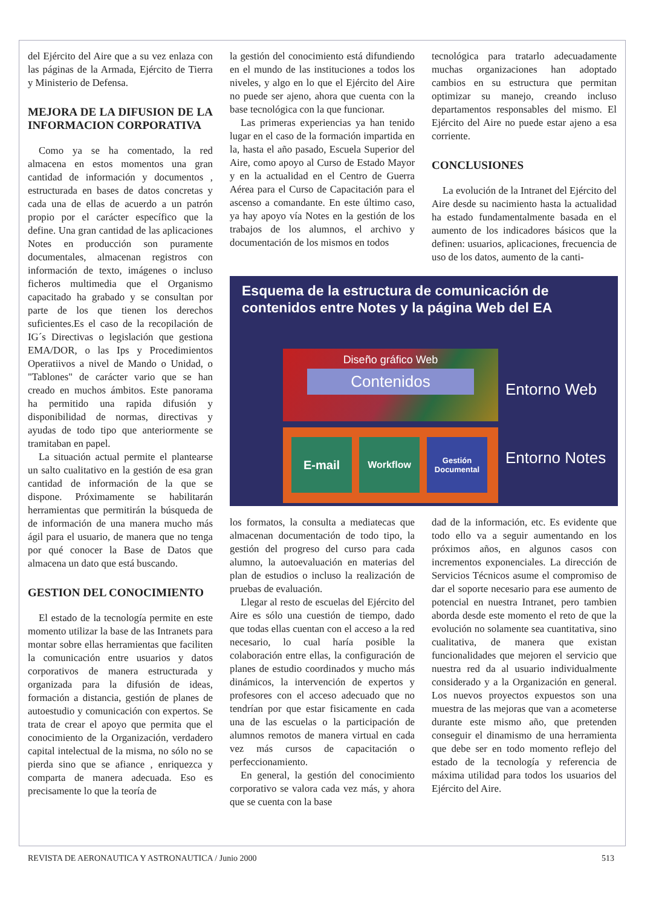del Ejército del Aire que a su vez enlaza con las páginas de la Armada, Ejército de Tierra y Ministerio de Defensa.
MEJORA DE LA DIFUSION DE LA INFORMACION CORPORATIVA
Como ya se ha comentado, la red almacena en estos momentos una gran cantidad de información y documentos , estructurada en bases de datos concretas y cada una de ellas de acuerdo a un patrón propio por el carácter específico que la define. Una gran cantidad de las aplicaciones Notes en producción son puramente documentales, almacenan registros con información de texto, imágenes o incluso ficheros multimedia que el Organismo capacitado ha grabado y se consultan por parte de los que tienen los derechos suficientes.Es el caso de la recopilación de IG´s Directivas o legislación que gestiona EMA/DOR, o las Ips y Procedimientos Operatiivos a nivel de Mando o Unidad, o "Tablones" de carácter vario que se han creado en muchos ámbitos. Este panorama ha permitido una rapida difusión y disponibilidad de normas, directivas y ayudas de todo tipo que anteriormente se tramitaban en papel.
La situación actual permite el plantearse un salto cualitativo en la gestión de esa gran cantidad de información de la que se dispone. Próximamente se habilitarán herramientas que permitirán la búsqueda de de información de una manera mucho más ágil para el usuario, de manera que no tenga por qué conocer la Base de Datos que almacena un dato que está buscando.
GESTION DEL CONOCIMIENTO
El estado de la tecnología permite en este momento utilizar la base de las Intranets para montar sobre ellas herramientas que faciliten la comunicación entre usuarios y datos corporativos de manera estructurada y organizada para la difusión de ideas, formación a distancia, gestión de planes de autoestudio y comunicación con expertos. Se trata de crear el apoyo que permita que el conocimiento de la Organización, verdadero capital intelectual de la misma, no sólo no se pierda sino que se afiance , enriquezca y comparta de manera adecuada. Eso es precisamente lo que la teoría de
la gestión del conocimiento está difundiendo en el mundo de las instituciones a todos los niveles, y algo en lo que el Ejército del Aire no puede ser ajeno, ahora que cuenta con la base tecnológica con la que funcionar.
Las primeras experiencias ya han tenido lugar en el caso de la formación impartida en la, hasta el año pasado, Escuela Superior del Aire, como apoyo al Curso de Estado Mayor y en la actualidad en el Centro de Guerra Aérea para el Curso de Capacitación para el ascenso a comandante. En este último caso, ya hay apoyo vía Notes en la gestión de los trabajos de los alumnos, el archivo y documentación de los mismos en todos
tecnológica para tratarlo adecuadamente muchas organizaciones han adoptado cambios en su estructura que permitan optimizar su manejo, creando incluso departamentos responsables del mismo. El Ejército del Aire no puede estar ajeno a esa corriente.
CONCLUSIONES
La evolución de la Intranet del Ejército del Aire desde su nacimiento hasta la actualidad ha estado fundamentalmente basada en el aumento de los indicadores básicos que la definen: usuarios, aplicaciones, frecuencia de uso de los datos, aumento de la canti-
Esquema de la estructura de comunicación de contenidos entre Notes y la página Web del EA
Diseño gráfico Web
Contenidos
Entorno Web
E-mail Workflow
Gestión Documental
Entorno Notes
los formatos, la consulta a mediatecas que almacenan documentación de todo tipo, la gestión del progreso del curso para cada alumno, la autoevaluación en materias del plan de estudios o incluso la realización de pruebas de evaluación.
Llegar al resto de escuelas del Ejército del Aire es sólo una cuestión de tiempo, dado que todas ellas cuentan con el acceso a la red necesario, lo cual haría posible la colaboración entre ellas, la configuración de planes de estudio coordinados y mucho más dinámicos, la intervención de expertos y profesores con el acceso adecuado que no tendrían por que estar fisicamente en cada una de las escuelas o la participación de alumnos remotos de manera virtual en cada vez más cursos de capacitación o perfeccionamiento.
En general, la gestión del conocimiento corporativo se valora cada vez más, y ahora que se cuenta con la base
dad de la información, etc. Es evidente que todo ello va a seguir aumentando en los próximos años, en algunos casos con incrementos exponenciales. La dirección de Servicios Técnicos asume el compromiso de dar el soporte necesario para ese aumento de potencial en nuestra Intranet, pero tambien aborda desde este momento el reto de que la evolución no solamente sea cuantitativa, sino cualitativa, de manera que existan funcionalidades que mejoren el servicio que nuestra red da al usuario individualmente considerado y a la Organización en general. Los nuevos proyectos expuestos son una muestra de las mejoras que van a acometerse durante este mismo año, que pretenden conseguir el dinamismo de una herramienta que debe ser en todo momento reflejo del estado de la tecnología y referencia de máxima utilidad para todos los usuarios del Ejército del Aire.
REVISTA DE AERONAUTICA Y ASTRONAUTICA / Junio 2000 513